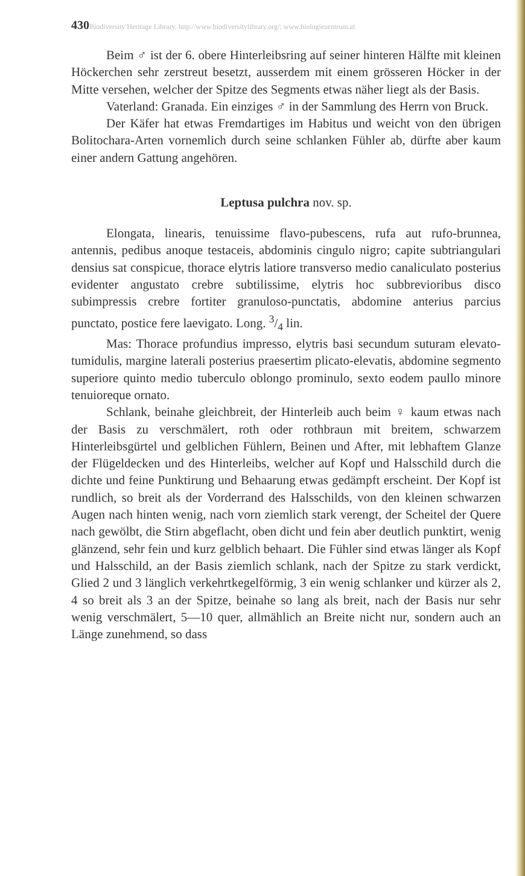430Biodiversity Heritage Library, http://www.biodiversitylibrary.org/; www.biologiezentrum.at
Beim ♂ ist der 6. obere Hinterleibsring auf seiner hinteren Hälfte mit kleinen Höckerchen sehr zerstreut besetzt, ausserdem mit einem grösseren Höcker in der Mitte versehen, welcher der Spitze des Segments etwas näher liegt als der Basis.
Vaterland: Granada. Ein einziges ♂ in der Sammlung des Herrn von Bruck.
Der Käfer hat etwas Fremdartiges im Habitus und weicht von den übrigen Bolitochara-Arten vornemlich durch seine schlanken Fühler ab, dürfte aber kaum einer andern Gattung angehören.
Leptusa pulchra nov. sp.
Elongata, linearis, tenuissime flavo-pubescens, rufa aut rufo-brunnea, antennis, pedibus anoque testaceis, abdominis cingulo nigro; capite subtriangulari densius sat conspicue, thorace elytris latiore transverso medio canaliculato posterius evidenter angustato crebre subtilissime, elytris hoc subbrevioribus disco subimpressis crebre fortiter granuloso-punctatis, abdomine anterius parcius punctato, postice fere laevigato. Long. 3/4 lin.
Mas: Thorace profundius impresso, elytris basi secundum suturam elevato-tumidulis, margine laterali posterius praesertim plicato-elevatis, abdomine segmento superiore quinto medio tuberculo oblongo prominulo, sexto eodem paullo minore tenuioreque ornato.
Schlank, beinahe gleichbreit, der Hinterleib auch beim ♀ kaum etwas nach der Basis zu verschmälert, roth oder rothbraun mit breitem, schwarzem Hinterleibsgürtel und gelblichen Fühlern, Beinen und After, mit lebhaftem Glanze der Flügeldecken und des Hinterleibs, welcher auf Kopf und Halsschild durch die dichte und feine Punktirung und Behaarung etwas gedämpft erscheint. Der Kopf ist rundlich, so breit als der Vorderrand des Halsschilds, von den kleinen schwarzen Augen nach hinten wenig, nach vorn ziemlich stark verengt, der Scheitel der Quere nach gewölbt, die Stirn abgeflacht, oben dicht und fein aber deutlich punktirt, wenig glänzend, sehr fein und kurz gelblich behaart. Die Fühler sind etwas länger als Kopf und Halsschild, an der Basis ziemlich schlank, nach der Spitze zu stark verdickt, Glied 2 und 3 länglich verkehrtkegelförmig, 3 ein wenig schlanker und kürzer als 2, 4 so breit als 3 an der Spitze, beinahe so lang als breit, nach der Basis nur sehr wenig verschmälert, 5—10 quer, allmählich an Breite nicht nur, sondern auch an Länge zunehmend, so dass